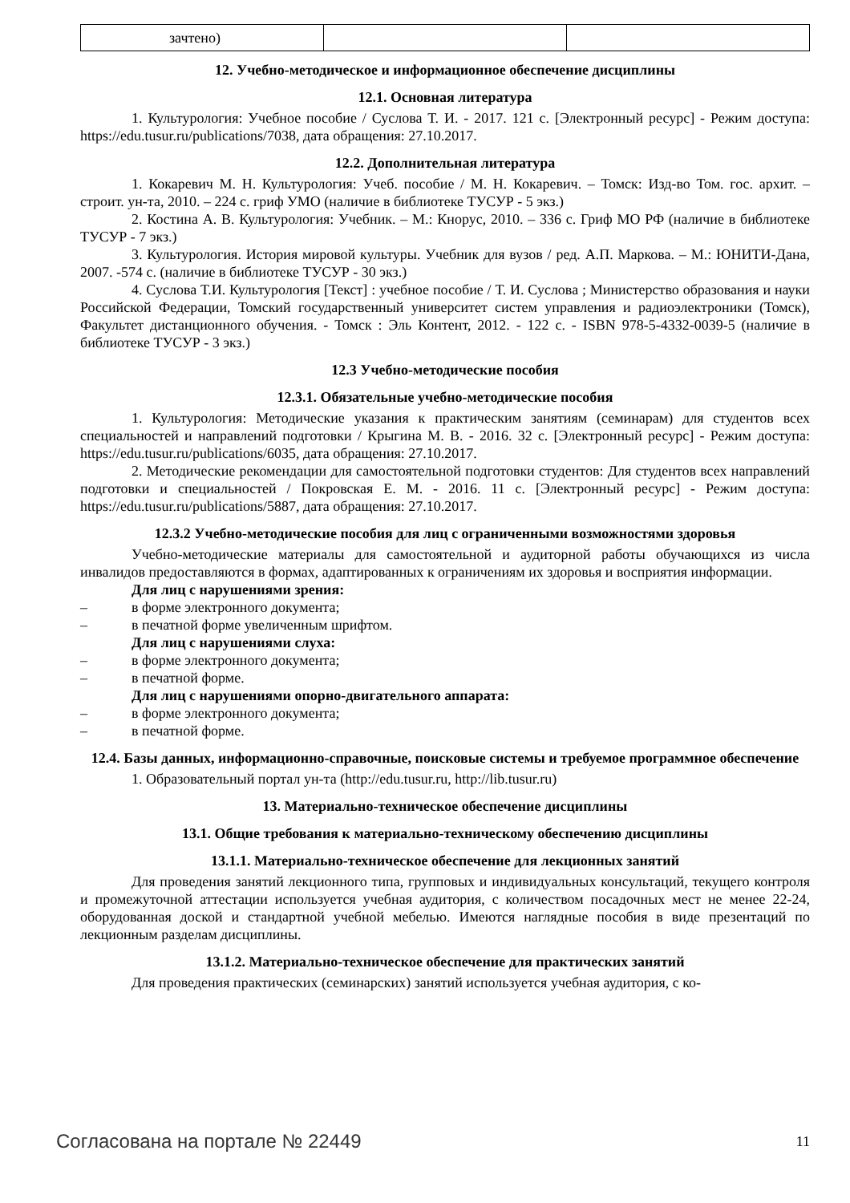| зачтено) | | |
12. Учебно-методическое и информационное обеспечение дисциплины
12.1. Основная литература
1. Культурология: Учебное пособие / Суслова Т. И. - 2017. 121 с. [Электронный ресурс] - Режим доступа: https://edu.tusur.ru/publications/7038, дата обращения: 27.10.2017.
12.2. Дополнительная литература
1. Кокаревич М. Н. Культурология: Учеб. пособие / М. Н. Кокаревич. – Томск: Изд-во Том. гос. архит. – строит. ун-та, 2010. – 224 с. гриф УМО (наличие в библиотеке ТУСУР - 5 экз.)
2. Костина А. В. Культурология: Учебник. – М.: Кнорус, 2010. – 336 с. Гриф МО РФ (наличие в библиотеке ТУСУР - 7 экз.)
3. Культурология. История мировой культуры. Учебник для вузов / ред. А.П. Маркова. – М.: ЮНИТИ-Дана, 2007. -574 с. (наличие в библиотеке ТУСУР - 30 экз.)
4. Суслова Т.И. Культурология [Текст] : учебное пособие / Т. И. Суслова ; Министерство образования и науки Российской Федерации, Томский государственный университет систем управления и радиоэлектроники (Томск), Факультет дистанционного обучения. - Томск : Эль Контент, 2012. - 122 с. - ISBN 978-5-4332-0039-5 (наличие в библиотеке ТУСУР - 3 экз.)
12.3 Учебно-методические пособия
12.3.1. Обязательные учебно-методические пособия
1. Культурология: Методические указания к практическим занятиям (семинарам) для студентов всех специальностей и направлений подготовки / Крыгина М. В. - 2016. 32 с. [Электронный ресурс] - Режим доступа: https://edu.tusur.ru/publications/6035, дата обращения: 27.10.2017.
2. Методические рекомендации для самостоятельной подготовки студентов: Для студентов всех направлений подготовки и специальностей / Покровская Е. М. - 2016. 11 с. [Электронный ресурс] - Режим доступа: https://edu.tusur.ru/publications/5887, дата обращения: 27.10.2017.
12.3.2 Учебно-методические пособия для лиц с ограниченными возможностями здоровья
Учебно-методические материалы для самостоятельной и аудиторной работы обучающихся из числа инвалидов предоставляются в формах, адаптированных к ограничениям их здоровья и восприятия информации.
Для лиц с нарушениями зрения:
– в форме электронного документа;
– в печатной форме увеличенным шрифтом.
Для лиц с нарушениями слуха:
– в форме электронного документа;
– в печатной форме.
Для лиц с нарушениями опорно-двигательного аппарата:
– в форме электронного документа;
– в печатной форме.
12.4. Базы данных, информационно-справочные, поисковые системы и требуемое программное обеспечение
1. Образовательный портал ун-та (http://edu.tusur.ru, http://lib.tusur.ru)
13. Материально-техническое обеспечение дисциплины
13.1. Общие требования к материально-техническому обеспечению дисциплины
13.1.1. Материально-техническое обеспечение для лекционных занятий
Для проведения занятий лекционного типа, групповых и индивидуальных консультаций, текущего контроля и промежуточной аттестации используется учебная аудитория, с количеством посадочных мест не менее 22-24, оборудованная доской и стандартной учебной мебелью. Имеются наглядные пособия в виде презентаций по лекционным разделам дисциплины.
13.1.2. Материально-техническое обеспечение для практических занятий
Для проведения практических (семинарских) занятий используется учебная аудитория, с ко-
Согласована на портале № 22449 11